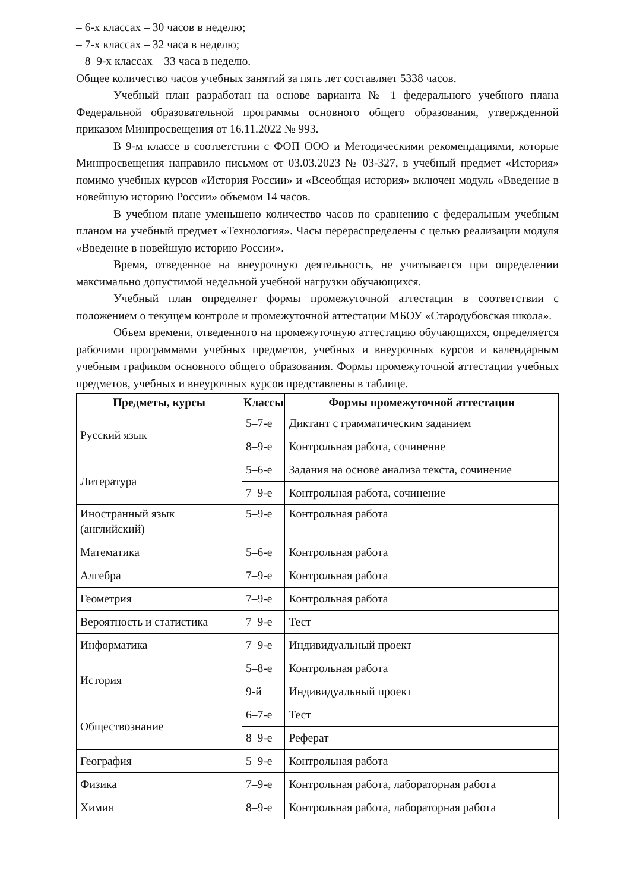– 6-х классах – 30 часов в неделю;
– 7-х классах – 32 часа в неделю;
– 8–9-х классах – 33 часа в неделю.
Общее количество часов учебных занятий за пять лет составляет 5338 часов.
Учебный план разработан на основе варианта № 1 федерального учебного плана Федеральной образовательной программы основного общего образования, утвержденной приказом Минпросвещения от 16.11.2022 № 993.
В 9-м классе в соответствии с ФОП ООО и Методическими рекомендациями, которые Минпросвещения направило письмом от 03.03.2023 № 03-327, в учебный предмет «История» помимо учебных курсов «История России» и «Всеобщая история» включен модуль «Введение в новейшую историю России» объемом 14 часов.
В учебном плане уменьшено количество часов по сравнению с федеральным учебным планом на учебный предмет «Технология». Часы перераспределены с целью реализации модуля «Введение в новейшую историю России».
Время, отведенное на внеурочную деятельность, не учитывается при определении максимально допустимой недельной учебной нагрузки обучающихся.
Учебный план определяет формы промежуточной аттестации в соответствии с положением о текущем контроле и промежуточной аттестации МБОУ «Стародубовская школа».
Объем времени, отведенного на промежуточную аттестацию обучающихся, определяется рабочими программами учебных предметов, учебных и внеурочных курсов и календарным учебным графиком основного общего образования. Формы промежуточной аттестации учебных предметов, учебных и внеурочных курсов представлены в таблице.
| Предметы, курсы | Классы | Формы промежуточной аттестации |
| --- | --- | --- |
| Русский язык | 5–7-е | Диктант с грамматическим заданием |
| | 8–9-е | Контрольная работа, сочинение |
| Литература | 5–6-е | Задания на основе анализа текста, сочинение |
| | 7–9-е | Контрольная работа, сочинение |
| Иностранный язык (английский) | 5–9-е | Контрольная работа |
| Математика | 5–6-е | Контрольная работа |
| Алгебра | 7–9-е | Контрольная работа |
| Геометрия | 7–9-е | Контрольная работа |
| Вероятность и статистика | 7–9-е | Тест |
| Информатика | 7–9-е | Индивидуальный проект |
| История | 5–8-е | Контрольная работа |
| | 9-й | Индивидуальный проект |
| Обществознание | 6–7-е | Тест |
| | 8–9-е | Реферат |
| География | 5–9-е | Контрольная работа |
| Физика | 7–9-е | Контрольная работа, лабораторная работа |
| Химия | 8–9-е | Контрольная работа, лабораторная работа |